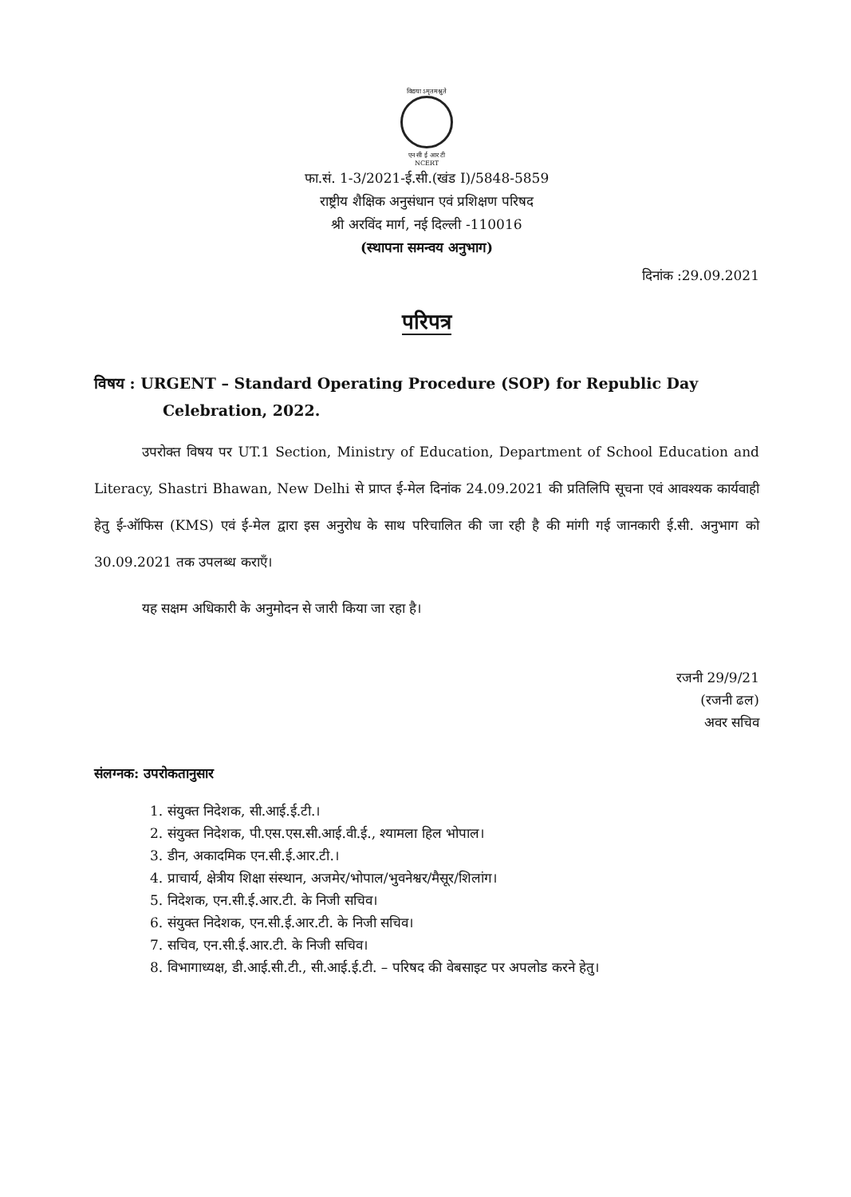विद्यया ऽमृतमश्नुते
एन सी ई आर टी
NCERT
फा.सं. 1-3/2021-ई.सी.(खंड I)/5848-5859
राष्ट्रीय शैक्षिक अनुसंधान एवं प्रशिक्षण परिषद
श्री अरविंद मार्ग, नई दिल्ली -110016
(स्थापना समन्वय अनुभाग)
दिनांक :29.09.2021
परिपत्र
विषय : URGENT – Standard Operating Procedure (SOP) for Republic Day
Celebration, 2022.
उपरोक्त विषय पर UT.1 Section, Ministry of Education, Department of School Education and Literacy, Shastri Bhawan, New Delhi से प्राप्त ई-मेल दिनांक 24.09.2021 की प्रतिलिपि सूचना एवं आवश्यक कार्यवाही हेतु ई-ऑफिस (KMS) एवं ई-मेल द्वारा इस अनुरोध के साथ परिचालित की जा रही है की मांगी गई जानकारी ई.सी. अनुभाग को 30.09.2021 तक उपलब्ध कराएँ।
यह सक्षम अधिकारी के अनुमोदन से जारी किया जा रहा है।
रजनी 29/9/21
(रजनी ढल)
अवर सचिव
संलग्नक: उपरोकतानुसार
1. संयुक्त निदेशक, सी.आई.ई.टी.।
2. संयुक्त निदेशक, पी.एस.एस.सी.आई.वी.ई., श्यामला हिल भोपाल।
3. डीन, अकादमिक एन.सी.ई.आर.टी.।
4. प्राचार्य, क्षेत्रीय शिक्षा संस्थान, अजमेर/भोपाल/भुवनेश्वर/मैसूर/शिलांग।
5. निदेशक, एन.सी.ई.आर.टी. के निजी सचिव।
6. संयुक्त निदेशक, एन.सी.ई.आर.टी. के निजी सचिव।
7. सचिव, एन.सी.ई.आर.टी. के निजी सचिव।
8. विभागाध्यक्ष, डी.आई.सी.टी., सी.आई.ई.टी. – परिषद की वेबसाइट पर अपलोड करने हेतु।